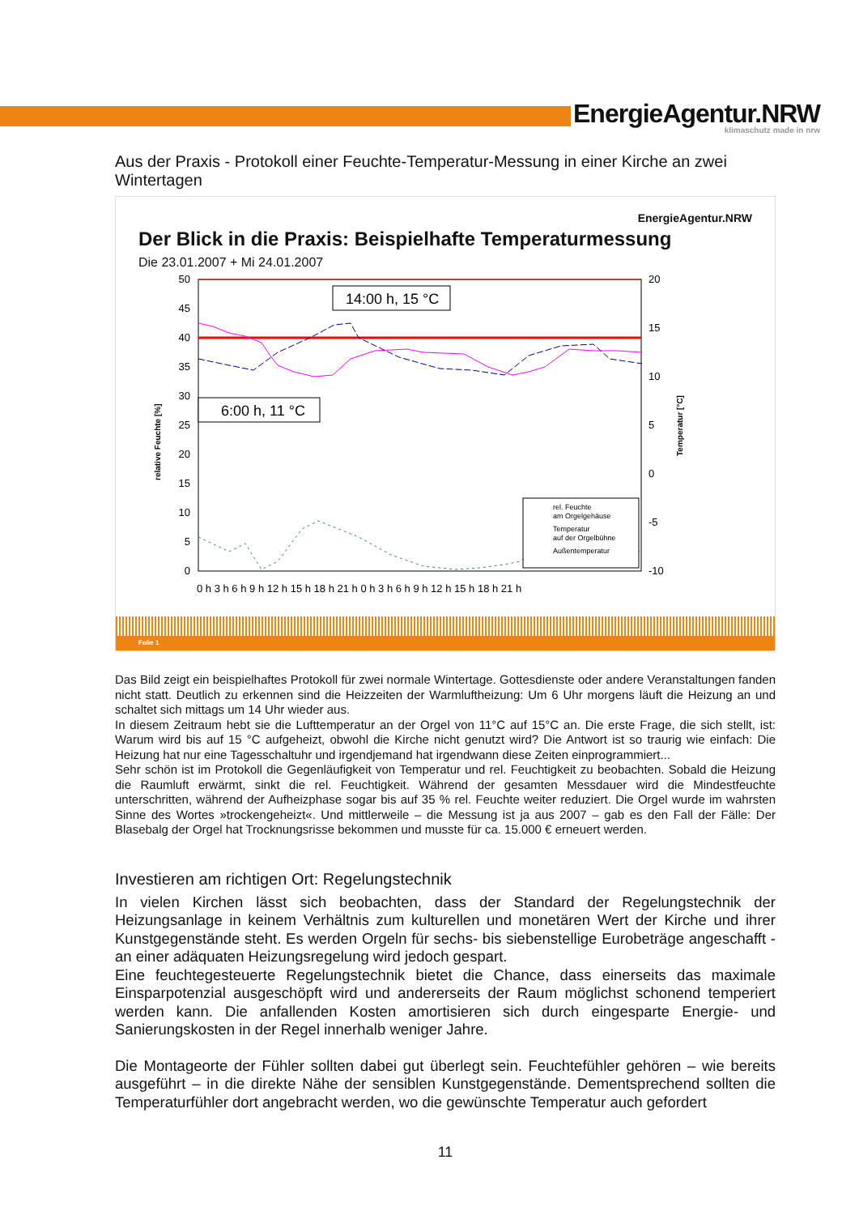EnergieAgentur.NRW
klimaschutz made in nrw
Aus der Praxis - Protokoll einer Feuchte-Temperatur-Messung in einer Kirche an zwei Wintertagen
EnergieAgentur.NRW
Der Blick in die Praxis: Beispielhafte Temperaturmessung
Die 23.01.2007 + Mi 24.01.2007
50
45
40
35
30
25
20
15
10
5
0
20
15
10
5
0
-5
-10
0 h 3 h 6 h 9 h 12 h 15 h 18 h 21 h 0 h 3 h 6 h 9 h 12 h 15 h 18 h 21 h
relative Feuchte [%]
Temperatur [°C]
14:00 h, 15 °C
6:00 h, 11 °C
rel. Feuchte
am Orgelgehäuse
Temperatur
auf der Orgelbühne
Außentemperatur
Folie 1
Das Bild zeigt ein beispielhaftes Protokoll für zwei normale Wintertage. Gottesdienste oder andere Veranstaltungen fanden nicht statt. Deutlich zu erkennen sind die Heizzeiten der Warmluftheizung: Um 6 Uhr morgens läuft die Heizung an und schaltet sich mittags um 14 Uhr wieder aus.
In diesem Zeitraum hebt sie die Lufttemperatur an der Orgel von 11°C auf 15°C an. Die erste Frage, die sich stellt, ist: Warum wird bis auf 15 °C aufgeheizt, obwohl die Kirche nicht genutzt wird? Die Antwort ist so traurig wie einfach: Die Heizung hat nur eine Tagesschaltuhr und irgendjemand hat irgendwann diese Zeiten einprogrammiert...
Sehr schön ist im Protokoll die Gegenläufigkeit von Temperatur und rel. Feuchtigkeit zu beobachten. Sobald die Heizung die Raumluft erwärmt, sinkt die rel. Feuchtigkeit. Während der gesamten Messdauer wird die Mindestfeuchte unterschritten, während der Aufheizphase sogar bis auf 35 % rel. Feuchte weiter reduziert. Die Orgel wurde im wahrsten Sinne des Wortes »trockengeheizt«. Und mittlerweile – die Messung ist ja aus 2007 – gab es den Fall der Fälle: Der Blasebalg der Orgel hat Trocknungsrisse bekommen und musste für ca. 15.000 € erneuert werden.
Investieren am richtigen Ort: Regelungstechnik
In vielen Kirchen lässt sich beobachten, dass der Standard der Regelungstechnik der Heizungsanlage in keinem Verhältnis zum kulturellen und monetären Wert der Kirche und ihrer Kunstgegenstände steht. Es werden Orgeln für sechs- bis siebenstellige Eurobeträge angeschafft - an einer adäquaten Heizungsregelung wird jedoch gespart.
Eine feuchtegesteuerte Regelungstechnik bietet die Chance, dass einerseits das maximale Einsparpotenzial ausgeschöpft wird und andererseits der Raum möglichst schonend temperiert werden kann. Die anfallenden Kosten amortisieren sich durch eingesparte Energie- und Sanierungskosten in der Regel innerhalb weniger Jahre.
Die Montageorte der Fühler sollten dabei gut überlegt sein. Feuchtefühler gehören – wie bereits ausgeführt – in die direkte Nähe der sensiblen Kunstgegenstände. Dementsprechend sollten die Temperaturfühler dort angebracht werden, wo die gewünschte Temperatur auch gefordert
11